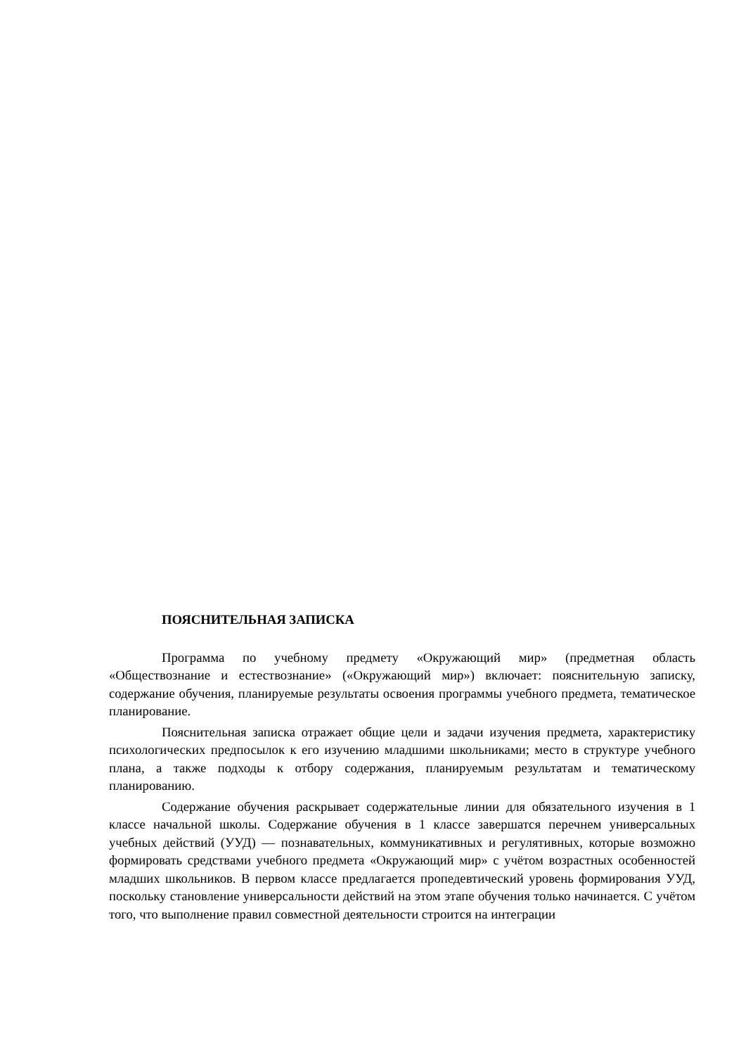ПОЯСНИТЕЛЬНАЯ ЗАПИСКА
Программа по учебному предмету «Окружающий мир» (предметная область «Обществознание и естествознание» («Окружающий мир») включает: пояснительную записку, содержание обучения, планируемые результаты освоения программы учебного предмета, тематическое планирование.
Пояснительная записка отражает общие цели и задачи изучения предмета, характеристику психологических предпосылок к его изучению младшими школьниками; место в структуре учебного плана, а также подходы к отбору содержания, планируемым результатам и тематическому планированию.
Содержание обучения раскрывает содержательные линии для обязательного изучения в 1 классе начальной школы. Содержание обучения в 1 классе завершатся перечнем универсальных учебных действий (УУД) — познавательных, коммуникативных и регулятивных, которые возможно формировать средствами учебного предмета «Окружающий мир» с учётом возрастных особенностей младших школьников. В первом классе предлагается пропедевтический уровень формирования УУД, поскольку становление универсальности действий на этом этапе обучения только начинается. С учётом того, что выполнение правил совместной деятельности строится на интеграции